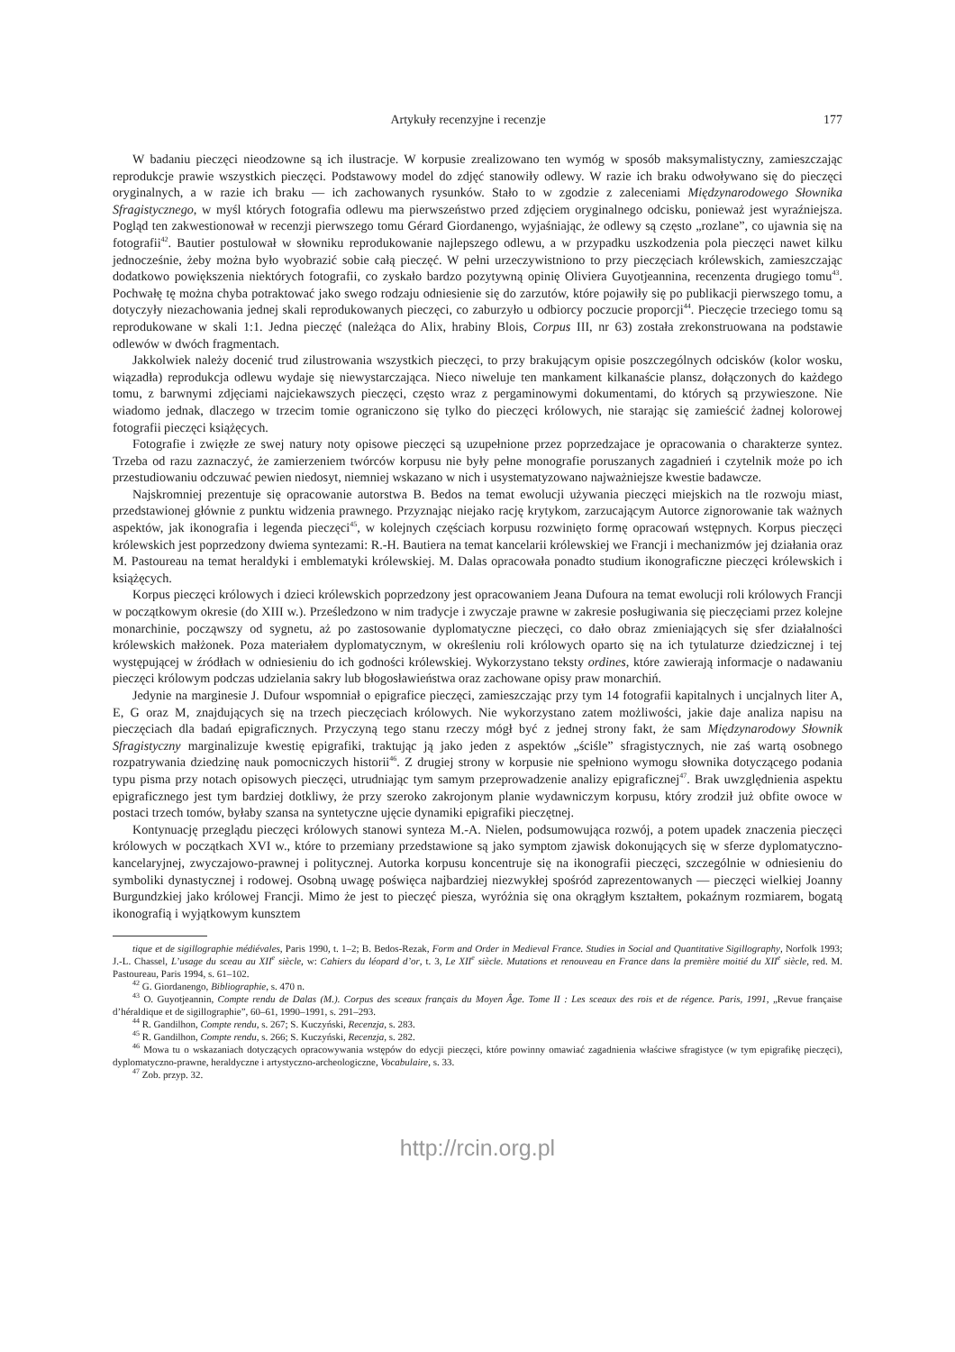Artykuły recenzyjne i recenzje 177
W badaniu pieczęci nieodzowne są ich ilustracje. W korpusie zrealizowano ten wymóg w sposób maksymalistyczny, zamieszczając reprodukcje prawie wszystkich pieczęci. Podstawowy model do zdjęć stanowiły odlewy. W razie ich braku odwoływano się do pieczęci oryginalnych, a w razie ich braku — ich zachowanych rysunków. Stało to w zgodzie z zaleceniami Międzynarodowego Słownika Sfragistycznego, w myśl których fotografia odlewu ma pierwszeństwo przed zdjęciem oryginalnego odcisku, ponieważ jest wyraźniejsza. Pogląd ten zakwestionował w recenzji pierwszego tomu Gérard Giordanengo, wyjaśniając, że odlewy są często „rozlane”, co ujawnia się na fotografii<sup>42</sup>. Bautier postulował w słowniku reprodukowanie najlepszego odlewu, a w przypadku uszkodzenia pola pieczęci nawet kilku jednocześnie, żeby można było wyobrazić sobie całą pieczęć. W pełni urzeczywistniono to przy pieczęciach królewskich, zamieszczając dodatkowo powiększenia niektórych fotografii, co zyskało bardzo pozytywną opinię Oliviera Guyotjeannina, recenzenta drugiego tomu<sup>43</sup>. Pochwałę tę można chyba potraktować jako swego rodzaju odniesienie się do zarzutów, które pojawiły się po publikacji pierwszego tomu, a dotyczyły niezachowania jednej skali reprodukowanych pieczęci, co zaburzyło u odbiorcy poczucie proporcji<sup>44</sup>. Pieczęcie trzeciego tomu są reprodukowane w skali 1:1. Jedna pieczęć (należąca do Alix, hrabiny Blois, Corpus III, nr 63) została zrekonstruowana na podstawie odlewów w dwóch fragmentach.
Jakkolwiek należy docenić trud zilustrowania wszystkich pieczęci, to przy brakującym opisie poszczególnych odcisków (kolor wosku, wiązadła) reprodukcja odlewu wydaje się niewystarczająca. Nieco niweluje ten mankament kilkanaście plansz, dołączonych do każdego tomu, z barwnymi zdjęciami najciekawszych pieczęci, często wraz z pergaminowymi dokumentami, do których są przywieszone. Nie wiadomo jednak, dlaczego w trzecim tomie ograniczono się tylko do pieczęci królowych, nie starając się zamieścić żadnej kolorowej fotografii pieczęci książęcych.
Fotografie i zwięzłe ze swej natury noty opisowe pieczęci są uzupełnione przez poprzedzajace je opracowania o charakterze syntez. Trzeba od razu zaznaczyć, że zamierzeniem twórców korpusu nie były pełne monografie poruszanych zagadnień i czytelnik może po ich przestudiowaniu odczuwać pewien niedosyt, niemniej wskazano w nich i usystematyzowano najważniejsze kwestie badawcze.
Najskromniej prezentuje się opracowanie autorstwa B. Bedos na temat ewolucji używania pieczęci miejskich na tle rozwoju miast, przedstawionej głównie z punktu widzenia prawnego. Przyznając niejako rację krytykom, zarzucającym Autorce zignorowanie tak ważnych aspektów, jak ikonografia i legenda pieczęci<sup>45</sup>, w kolejnych częściach korpusu rozwinięto formę opracowań wstępnych. Korpus pieczęci królewskich jest poprzedzony dwiema syntezami: R.-H. Bautiera na temat kancelarii królewskiej we Francji i mechanizmów jej działania oraz M. Pastoureau na temat heraldyki i emblematyki królewskiej. M. Dalas opracowała ponadto studium ikonograficzne pieczęci królewskich i książęcych.
Korpus pieczęci królowych i dzieci królewskich poprzedzony jest opracowaniem Jeana Dufoura na temat ewolucji roli królowych Francji w początkowym okresie (do XIII w.). Prześledzono w nim tradycje i zwyczaje prawne w zakresie posługiwania się pieczęciami przez kolejne monarchinie, począwszy od sygnetu, aż po zastosowanie dyplomatyczne pieczęci, co dało obraz zmieniających się sfer działalności królewskich małżonek. Poza materiałem dyplomatycznym, w określeniu roli królowych oparto się na ich tytulaturze dziedzicznej i tej występującej w źródłach w odniesieniu do ich godności królewskiej. Wykorzystano teksty ordines, które zawierają informacje o nadawaniu pieczęci królowym podczas udzielania sakry lub błogosławieństwa oraz zachowane opisy praw monarchiń.
Jedynie na marginesie J. Dufour wspomniał o epigrafice pieczęci, zamieszczając przy tym 14 fotografii kapitalnych i uncjalnych liter A, E, G oraz M, znajdujących się na trzech pieczęciach królowych. Nie wykorzystano zatem możliwości, jakie daje analiza napisu na pieczęciach dla badań epigraficznych. Przyczyną tego stanu rzeczy mógł być z jednej strony fakt, że sam Międzynarodowy Słownik Sfragistyczny marginalizuje kwestię epigrafiki, traktując ją jako jeden z aspektów „ściśle” sfragistycznych, nie zaś wartą osobnego rozpatrywania dziedzinę nauk pomocniczych historii<sup>46</sup>. Z drugiej strony w korpusie nie spełniono wymogu słownika dotyczącego podania typu pisma przy notach opisowych pieczęci, utrudniając tym samym przeprowadzenie analizy epigraficznej<sup>47</sup>. Brak uwzględnienia aspektu epigraficznego jest tym bardziej dotkliwy, że przy szeroko zakrojonym planie wydawniczym korpusu, który zrodził już obfite owoce w postaci trzech tomów, byłaby szansa na syntetyczne ujęcie dynamiki epigrafiki pieczętnej.
Kontynuację przeglądu pieczęci królowych stanowi synteza M.-A. Nielen, podsumowująca rozwój, a potem upadek znaczenia pieczęci królowych w początkach XVI w., które to przemiany przedstawione są jako symptom zjawisk dokonujących się w sferze dyplomatyczno-kancelaryjnej, zwyczajowo-prawnej i politycznej. Autorka korpusu koncentruje się na ikonografii pieczęci, szczególnie w odniesieniu do symboliki dynastycznej i rodowej. Osobną uwagę poświęca najbardziej niezwykłej spośród zaprezentowanych — pieczęci wielkiej Joanny Burgundzkiej jako królowej Francji. Mimo że jest to pieczęć piesza, wyróżnia się ona okrągłym kształtem, pokaźnym rozmiarem, bogatą ikonografią i wyjątkowym kunsztem
tique et de sigillographie médiévales, Paris 1990, t. 1–2; B. Bedos-Rezak, Form and Order in Medieval France. Studies in Social and Quantitative Sigillography, Norfolk 1993; J.-L. Chassel, L’usage du sceau au XII<sup>e</sup> siècle, w: Cahiers du léopard d’or, t. 3, Le XII<sup>e</sup> siècle. Mutations et renouveau en France dans la première moitié du XII<sup>e</sup> siècle, red. M. Pastoureau, Paris 1994, s. 61–102.
<sup>42</sup> G. Giordanengo, Bibliographie, s. 470 n.
<sup>43</sup> O. Guyotjeannin, Compte rendu de Dalas (M.). Corpus des sceaux français du Moyen Âge. Tome II : Les sceaux des rois et de régence. Paris, 1991, „Revue française d’héraldique et de sigillographie”, 60–61, 1990–1991, s. 291–293.
<sup>44</sup> R. Gandilhon, Compte rendu, s. 267; S. Kuczyński, Recenzja, s. 283.
<sup>45</sup> R. Gandilhon, Compte rendu, s. 266; S. Kuczyński, Recenzja, s. 282.
<sup>46</sup> Mowa tu o wskazaniach dotyczących opracowywania wstępów do edycji pieczęci, które powinny omawiać zagadnienia właściwe sfragistyce (w tym epigrafikę pieczęci), dyplomatyczno-prawne, heraldyczne i artystyczno-archeologiczne, Vocabulaire, s. 33.
<sup>47</sup> Zob. przyp. 32.
http://rcin.org.pl